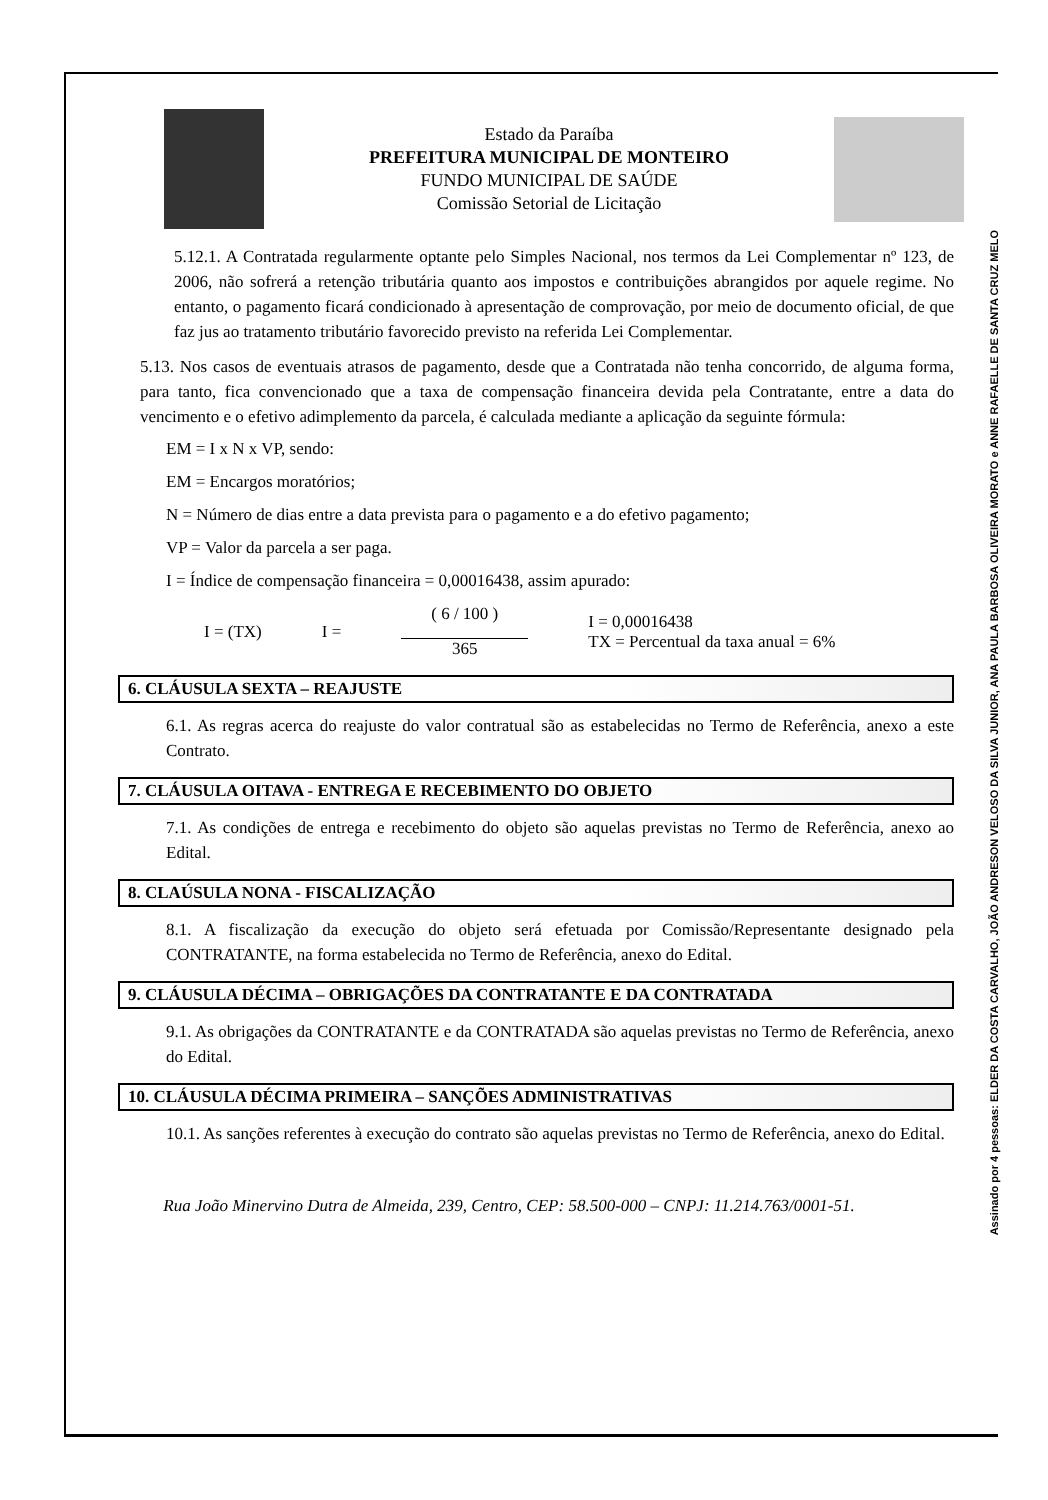Estado da Paraíba
PREFEITURA MUNICIPAL DE MONTEIRO
FUNDO MUNICIPAL DE SAÚDE
Comissão Setorial de Licitação
5.12.1. A Contratada regularmente optante pelo Simples Nacional, nos termos da Lei Complementar nº 123, de 2006, não sofrerá a retenção tributária quanto aos impostos e contribuições abrangidos por aquele regime. No entanto, o pagamento ficará condicionado à apresentação de comprovação, por meio de documento oficial, de que faz jus ao tratamento tributário favorecido previsto na referida Lei Complementar.
5.13. Nos casos de eventuais atrasos de pagamento, desde que a Contratada não tenha concorrido, de alguma forma, para tanto, fica convencionado que a taxa de compensação financeira devida pela Contratante, entre a data do vencimento e o efetivo adimplemento da parcela, é calculada mediante a aplicação da seguinte fórmula:
EM = I x N x VP, sendo:
EM = Encargos moratórios;
N = Número de dias entre a data prevista para o pagamento e a do efetivo pagamento;
VP = Valor da parcela a ser paga.
I = Índice de compensação financeira = 0,00016438, assim apurado:
I = (TX) I =
( 6 / 100 )
365
I = 0,00016438
TX = Percentual da taxa anual = 6%
6. CLÁUSULA SEXTA – REAJUSTE
6.1. As regras acerca do reajuste do valor contratual são as estabelecidas no Termo de Referência, anexo a este Contrato.
7. CLÁUSULA OITAVA - ENTREGA E RECEBIMENTO DO OBJETO
7.1. As condições de entrega e recebimento do objeto são aquelas previstas no Termo de Referência, anexo ao Edital.
8. CLAÚSULA NONA - FISCALIZAÇÃO
8.1. A fiscalização da execução do objeto será efetuada por Comissão/Representante designado pela CONTRATANTE, na forma estabelecida no Termo de Referência, anexo do Edital.
9. CLÁUSULA DÉCIMA – OBRIGAÇÕES DA CONTRATANTE E DA CONTRATADA
9.1. As obrigações da CONTRATANTE e da CONTRATADA são aquelas previstas no Termo de Referência, anexo do Edital.
10. CLÁUSULA DÉCIMA PRIMEIRA – SANÇÕES ADMINISTRATIVAS
10.1. As sanções referentes à execução do contrato são aquelas previstas no Termo de Referência, anexo do Edital.
Rua João Minervino Dutra de Almeida, 239, Centro, CEP: 58.500-000 – CNPJ: 11.214.763/0001-51.
Assinado por 4 pessoas: ELDER DA COSTA CARVALHO, JOÃO ANDRESON VELOSO DA SILVA JUNIOR, ANA PAULA BARBOSA OLIVEIRA MORATO e ANNE RAFAELLE DE SANTA CRUZ MELO